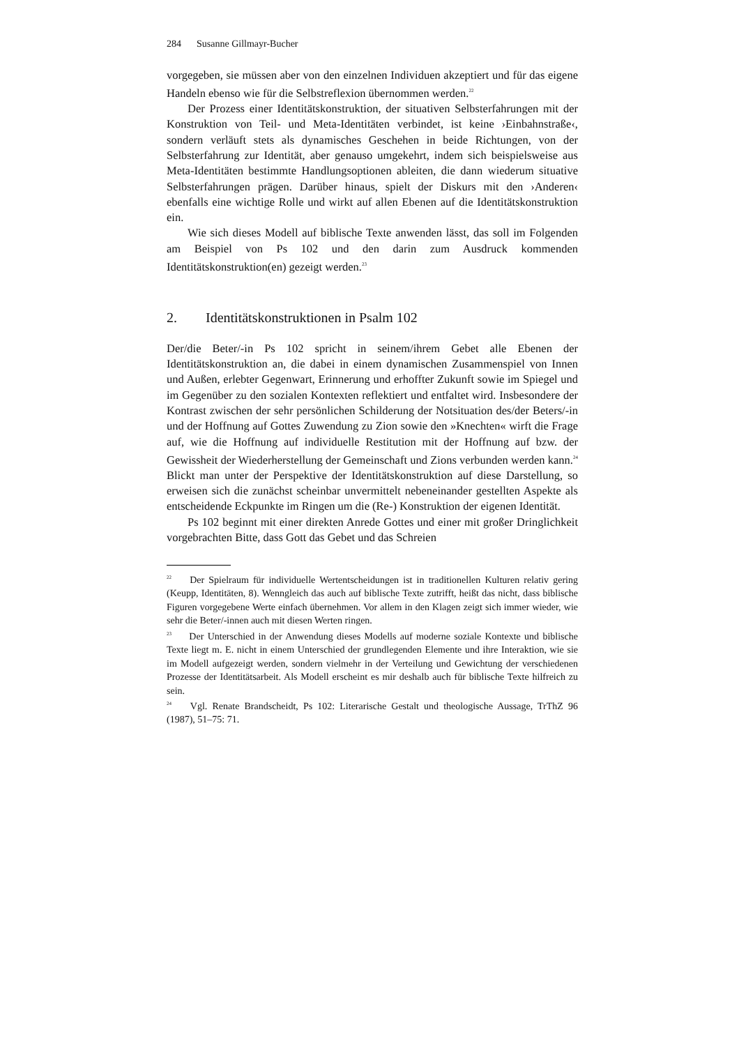284 Susanne Gillmayr-Bucher
vorgegeben, sie müssen aber von den einzelnen Individuen akzeptiert und für das eigene Handeln ebenso wie für die Selbstreflexion übernommen werden.<sup>22</sup>
Der Prozess einer Identitätskonstruktion, der situativen Selbsterfahrungen mit der Konstruktion von Teil- und Meta-Identitäten verbindet, ist keine ›Einbahnstraße‹, sondern verläuft stets als dynamisches Geschehen in beide Richtungen, von der Selbsterfahrung zur Identität, aber genauso umgekehrt, indem sich beispielsweise aus Meta-Identitäten bestimmte Handlungsoptionen ableiten, die dann wiederum situative Selbsterfahrungen prägen. Darüber hinaus, spielt der Diskurs mit den ›Anderen‹ ebenfalls eine wichtige Rolle und wirkt auf allen Ebenen auf die Identitätskonstruktion ein.
Wie sich dieses Modell auf biblische Texte anwenden lässt, das soll im Folgenden am Beispiel von Ps 102 und den darin zum Ausdruck kommenden Identitätskonstruktion(en) gezeigt werden.<sup>23</sup>
2. Identitätskonstruktionen in Psalm 102
Der/die Beter/-in Ps 102 spricht in seinem/ihrem Gebet alle Ebenen der Identitätskonstruktion an, die dabei in einem dynamischen Zusammenspiel von Innen und Außen, erlebter Gegenwart, Erinnerung und erhoffter Zukunft sowie im Spiegel und im Gegenüber zu den sozialen Kontexten reflektiert und entfaltet wird. Insbesondere der Kontrast zwischen der sehr persönlichen Schilderung der Notsituation des/der Beters/-in und der Hoffnung auf Gottes Zuwendung zu Zion sowie den »Knechten« wirft die Frage auf, wie die Hoffnung auf individuelle Restitution mit der Hoffnung auf bzw. der Gewissheit der Wiederherstellung der Gemeinschaft und Zions verbunden werden kann.<sup>24</sup> Blickt man unter der Perspektive der Identitätskonstruktion auf diese Darstellung, so erweisen sich die zunächst scheinbar unvermittelt nebeneinander gestellten Aspekte als entscheidende Eckpunkte im Ringen um die (Re-) Konstruktion der eigenen Identität.
Ps 102 beginnt mit einer direkten Anrede Gottes und einer mit großer Dringlichkeit vorgebrachten Bitte, dass Gott das Gebet und das Schreien
<sup>22</sup> Der Spielraum für individuelle Wertentscheidungen ist in traditionellen Kulturen relativ gering (Keupp, Identitäten, 8). Wenngleich das auch auf biblische Texte zutrifft, heißt das nicht, dass biblische Figuren vorgegebene Werte einfach übernehmen. Vor allem in den Klagen zeigt sich immer wieder, wie sehr die Beter/-innen auch mit diesen Werten ringen.
<sup>23</sup> Der Unterschied in der Anwendung dieses Modells auf moderne soziale Kontexte und biblische Texte liegt m. E. nicht in einem Unterschied der grundlegenden Elemente und ihre Interaktion, wie sie im Modell aufgezeigt werden, sondern vielmehr in der Verteilung und Gewichtung der verschiedenen Prozesse der Identitätsarbeit. Als Modell erscheint es mir deshalb auch für biblische Texte hilfreich zu sein.
<sup>24</sup> Vgl. Renate Brandscheidt, Ps 102: Literarische Gestalt und theologische Aussage, TrThZ 96 (1987), 51–75: 71.